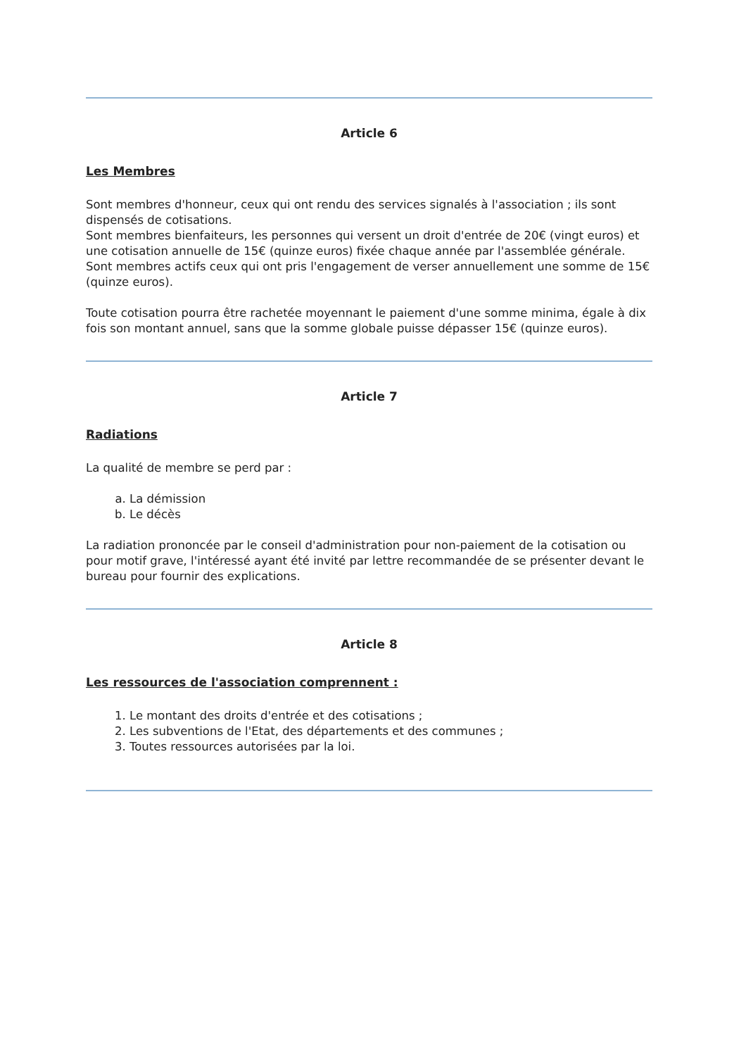Article 6
Les Membres
Sont membres d'honneur, ceux qui ont rendu des services signalés à l'association ; ils sont dispensés de cotisations.
Sont membres bienfaiteurs, les personnes qui versent un droit d'entrée de 20€ (vingt euros) et une cotisation annuelle de 15€ (quinze euros) fixée chaque année par l'assemblée générale.
Sont membres actifs ceux qui ont pris l'engagement de verser annuellement une somme de 15€ (quinze euros).
Toute cotisation pourra être rachetée moyennant le paiement d'une somme minima, égale à dix fois son montant annuel, sans que la somme globale puisse dépasser 15€ (quinze euros).
Article 7
Radiations
La qualité de membre se perd par :
a. La démission
b. Le décès
La radiation prononcée par le conseil d'administration pour non-paiement de la cotisation ou pour motif grave, l'intéressé ayant été invité par lettre recommandée de se présenter devant le bureau pour fournir des explications.
Article 8
Les ressources de l'association comprennent :
1. Le montant des droits d'entrée et des cotisations ;
2. Les subventions de l'Etat, des départements et des communes ;
3. Toutes ressources autorisées par la loi.